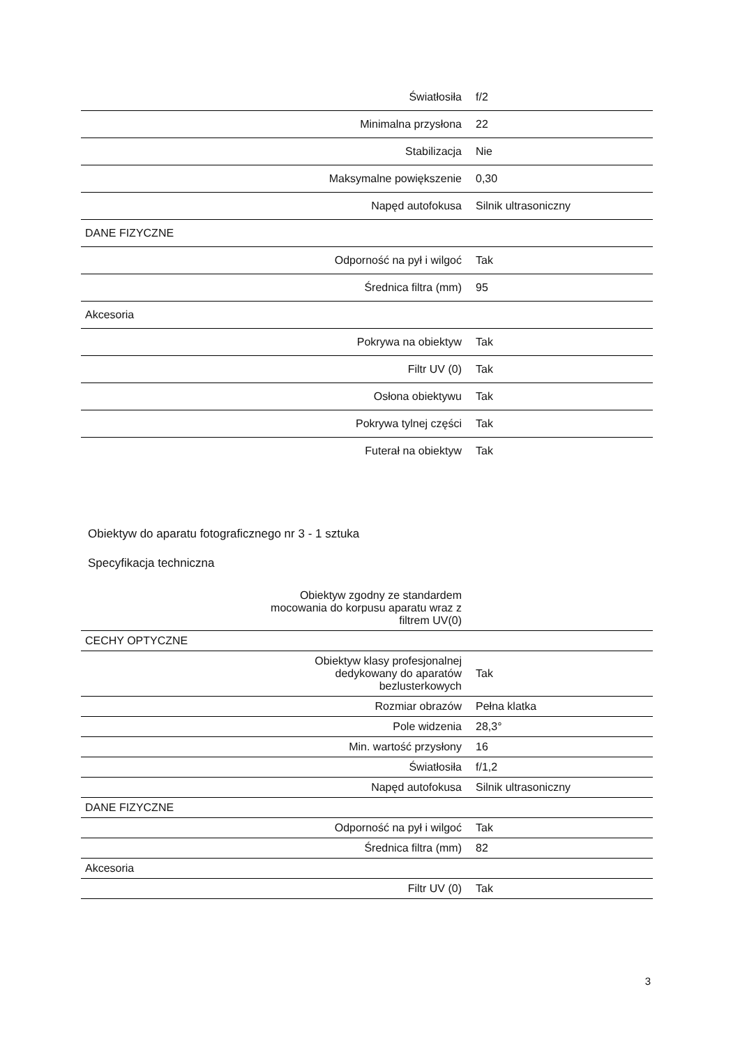| Światłosiła | f/2 |
| Minimalna przysłona | 22 |
| Stabilizacja | Nie |
| Maksymalne powiększenie | 0,30 |
| Napęd autofokusa | Silnik ultrasoniczny |
| DANE FIZYCZNE | |
| Odporność na pył i wilgoć | Tak |
| Średnica filtra (mm) | 95 |
| Akcesoria | |
| Pokrywa na obiektyw | Tak |
| Filtr UV (0) | Tak |
| Osłona obiektywu | Tak |
| Pokrywa tylnej części | Tak |
| Futerał na obiektyw | Tak |
Obiektyw do aparatu fotograficznego nr 3 - 1 sztuka
Specyfikacja techniczna
| Obiektyw zgodny ze standardem mocowania do korpusu aparatu wraz z filtrem UV(0) | |
| CECHY OPTYCZNE | |
| Obiektyw klasy profesjonalnej dedykowany do aparatów bezlusterkowych | Tak |
| Rozmiar obrazów | Pełna klatka |
| Pole widzenia | 28,3° |
| Min. wartość przysłony | 16 |
| Światłosiła | f/1,2 |
| Napęd autofokusa | Silnik ultrasoniczny |
| DANE FIZYCZNE | |
| Odporność na pył i wilgoć | Tak |
| Średnica filtra (mm) | 82 |
| Akcesoria | |
| Filtr UV (0) | Tak |
3